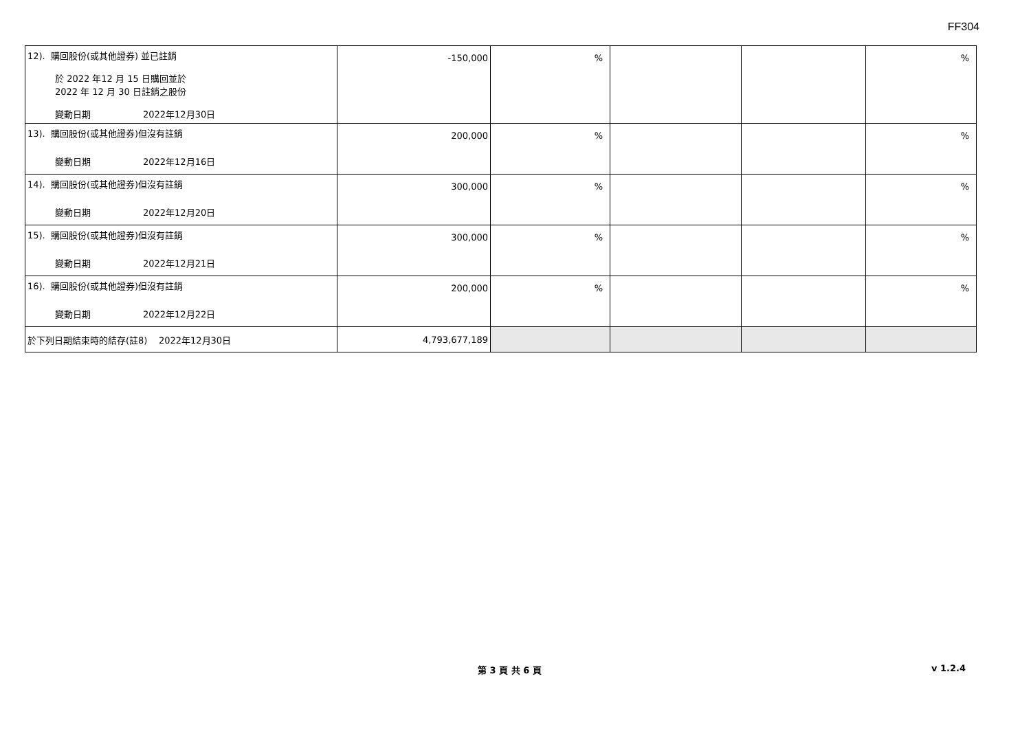FF304
| 12). 購回股份(或其他證券) 並已註銷 於 2022 年12 月 15 日購回並於 2022 年 12 月 30 日註銷之股份 變動日期 2022年12月30日 | -150,000 | % | | | % |
| 13). 購回股份(或其他證券)但沒有註銷 變動日期 2022年12月16日 | 200,000 | % | | | % |
| 14). 購回股份(或其他證券)但沒有註銷 變動日期 2022年12月20日 | 300,000 | % | | | % |
| 15). 購回股份(或其他證券)但沒有註銷 變動日期 2022年12月21日 | 300,000 | % | | | % |
| 16). 購回股份(或其他證券)但沒有註銷 變動日期 2022年12月22日 | 200,000 | % | | | % |
| 於下列日期結束時的結存(註8) 2022年12月30日 | 4,793,677,189 | | | | |
第 3 頁 共 6 頁 v 1.2.4